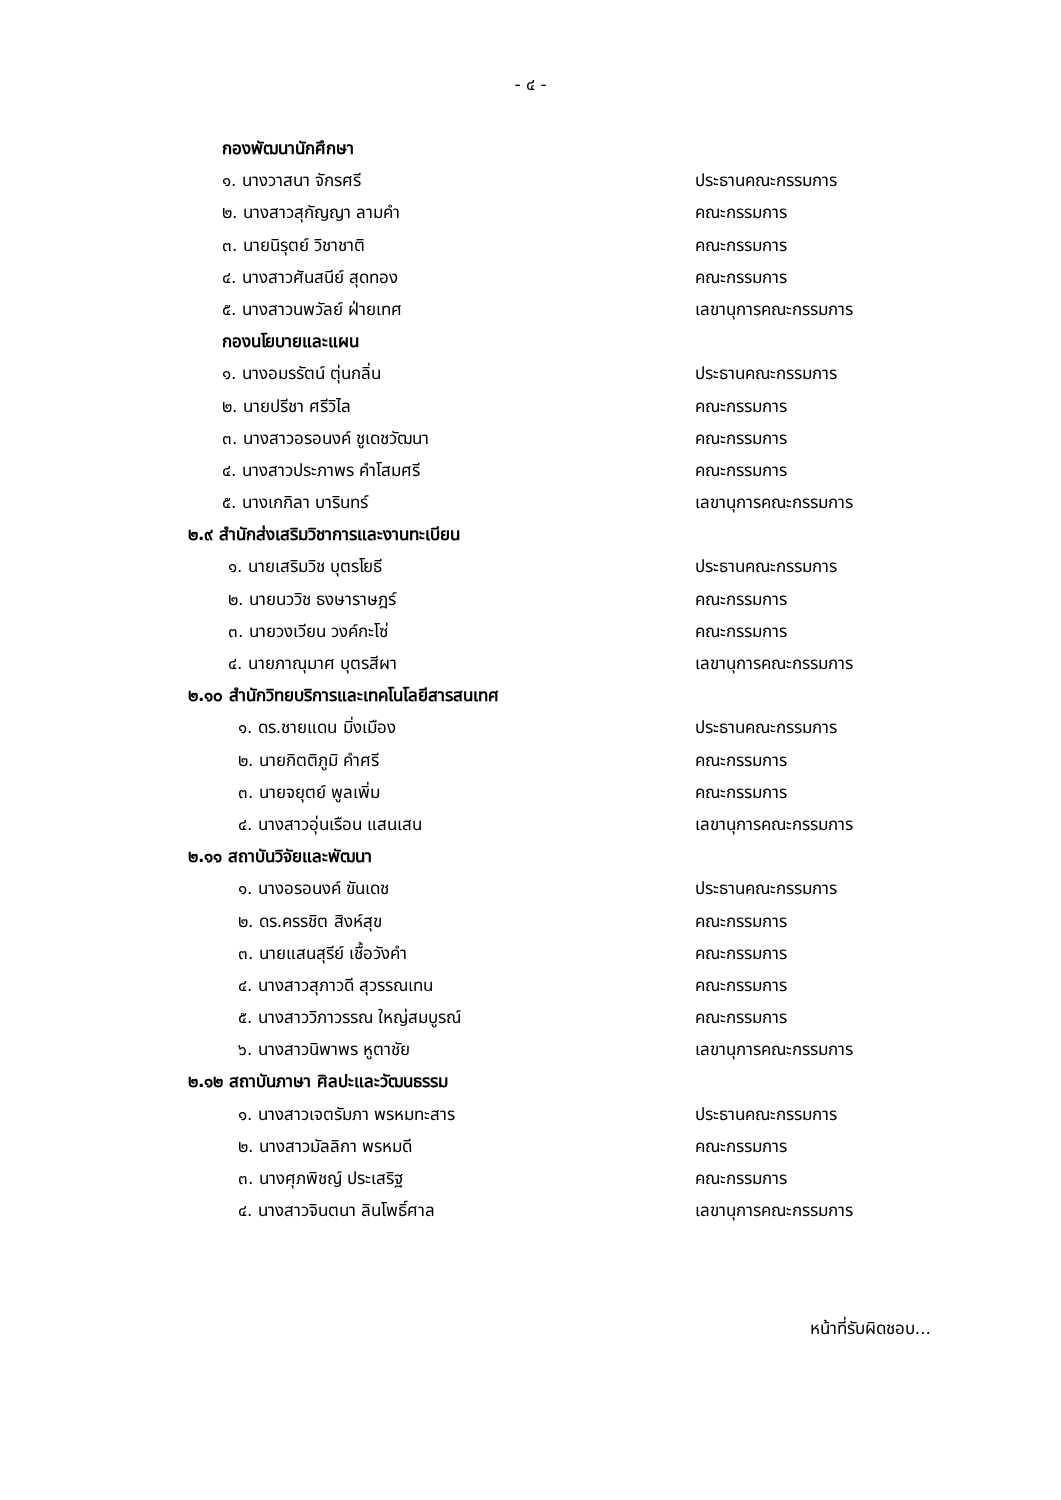- ๔ -
กองพัฒนานักศึกษา
๑. นางวาสนา จักรศรี ประธานคณะกรรมการ
๒. นางสาวสุกัญญา ลามคำ คณะกรรมการ
๓. นายนิรุตย์ วิชาชาติ คณะกรรมการ
๔. นางสาวศันสนีย์ สุดทอง คณะกรรมการ
๕. นางสาวนพวัลย์ ฝ่ายเทศ เลขานุการคณะกรรมการ
กองนโยบายและแผน
๑. นางอมรรัตน์ ตุ่นกลิ่น ประธานคณะกรรมการ
๒. นายปรีชา ศรีวิไล คณะกรรมการ
๓. นางสาวอรอนงค์ ชูเดชวัฒนา คณะกรรมการ
๔. นางสาวประภาพร คำโสมศรี คณะกรรมการ
๕. นางเกกิลา บารินทร์ เลขานุการคณะกรรมการ
๒.๙ สำนักส่งเสริมวิชาการและงานทะเบียน
๑. นายเสริมวิช บุตรโยธี ประธานคณะกรรมการ
๒. นายนววิช ธงษาราษฎร์ คณะกรรมการ
๓. นายวงเวียน วงค์กะโซ่ คณะกรรมการ
๔. นายภาณุมาศ บุตรสีผา เลขานุการคณะกรรมการ
๒.๑๐ สำนักวิทยบริการและเทคโนโลยีสารสนเทศ
๑. ดร.ชายแดน มิ่งเมือง ประธานคณะกรรมการ
๒. นายกิตติภูมิ คำศรี คณะกรรมการ
๓. นายจยุตย์ พูลเพิ่ม คณะกรรมการ
๔. นางสาวอุ่นเรือน แสนเสน เลขานุการคณะกรรมการ
๒.๑๑ สถาบันวิจัยและพัฒนา
๑. นางอรอนงค์ ขันเดช ประธานคณะกรรมการ
๒. ดร.ครรชิต สิงห์สุข คณะกรรมการ
๓. นายแสนสุรีย์ เชื้อวังคำ คณะกรรมการ
๔. นางสาวสุภาวดี สุวรรณเทน คณะกรรมการ
๕. นางสาววิภาวรรณ ใหญ่สมบูรณ์ คณะกรรมการ
๖. นางสาวนิพาพร หูตาชัย เลขานุการคณะกรรมการ
๒.๑๒ สถาบันภาษา ศิลปะและวัฒนธรรม
๑. นางสาวเจตรัมภา พรหมทะสาร ประธานคณะกรรมการ
๒. นางสาวมัลลิกา พรหมดี คณะกรรมการ
๓. นางศุภพิชญ์ ประเสริฐ คณะกรรมการ
๔. นางสาวจินตนา ลินโพธิ์ศาล เลขานุการคณะกรรมการ
หน้าที่รับผิดชอบ...